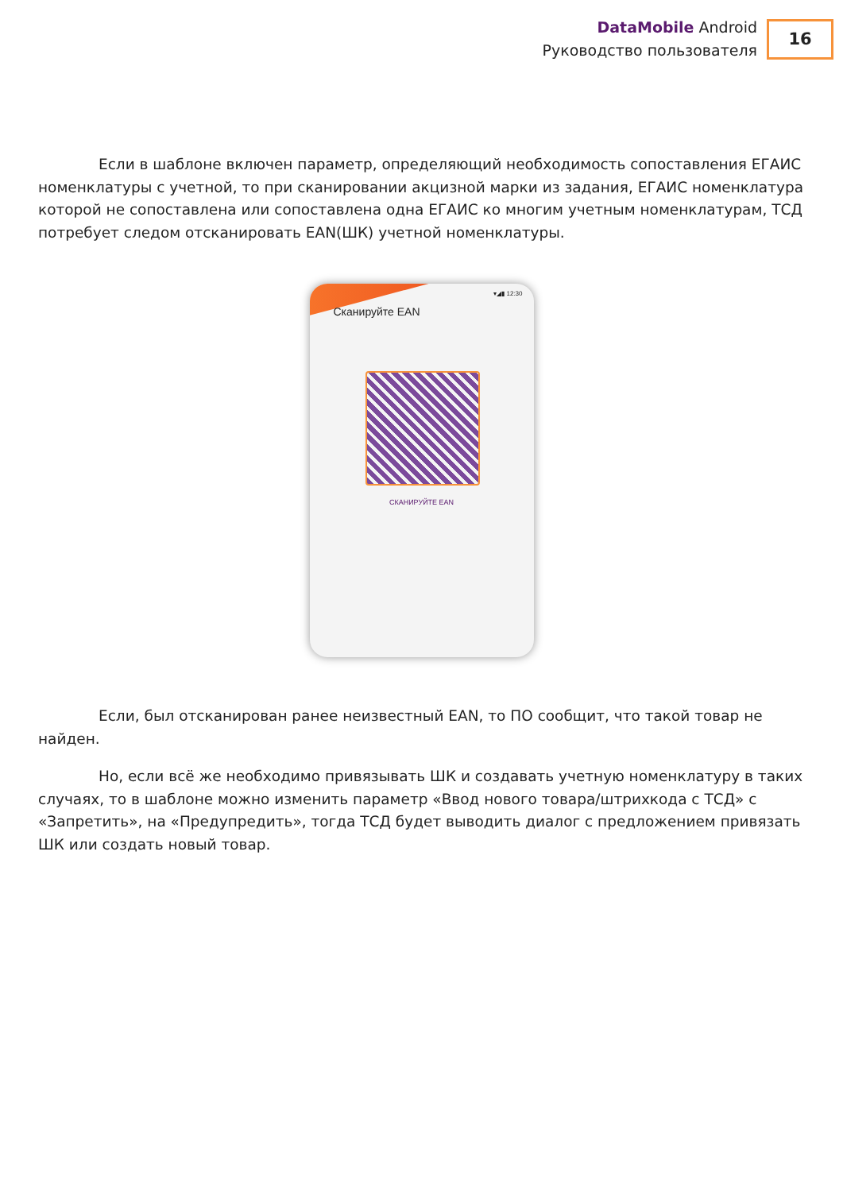DataMobile Android
Руководство пользователя
16
Если в шаблоне включен параметр, определяющий необходимость сопоставления ЕГАИС номенклатуры с учетной, то при сканировании акцизной марки из задания, ЕГАИС номенклатура которой не сопоставлена или сопоставлена одна ЕГАИС ко многим учетным номенклатурам, ТСД потребует следом отсканировать EAN(ШК) учетной номенклатуры.
▾◢▮ 12:30
Сканируйте EAN
СКАНИРУЙТЕ EAN
Если, был отсканирован ранее неизвестный EAN, то ПО сообщит, что такой товар не найден.
Но, если всё же необходимо привязывать ШК и создавать учетную номенклатуру в таких случаях, то в шаблоне можно изменить параметр «Ввод нового товара/штрихкода с ТСД» с «Запретить», на «Предупредить», тогда ТСД будет выводить диалог с предложением привязать ШК или создать новый товар.